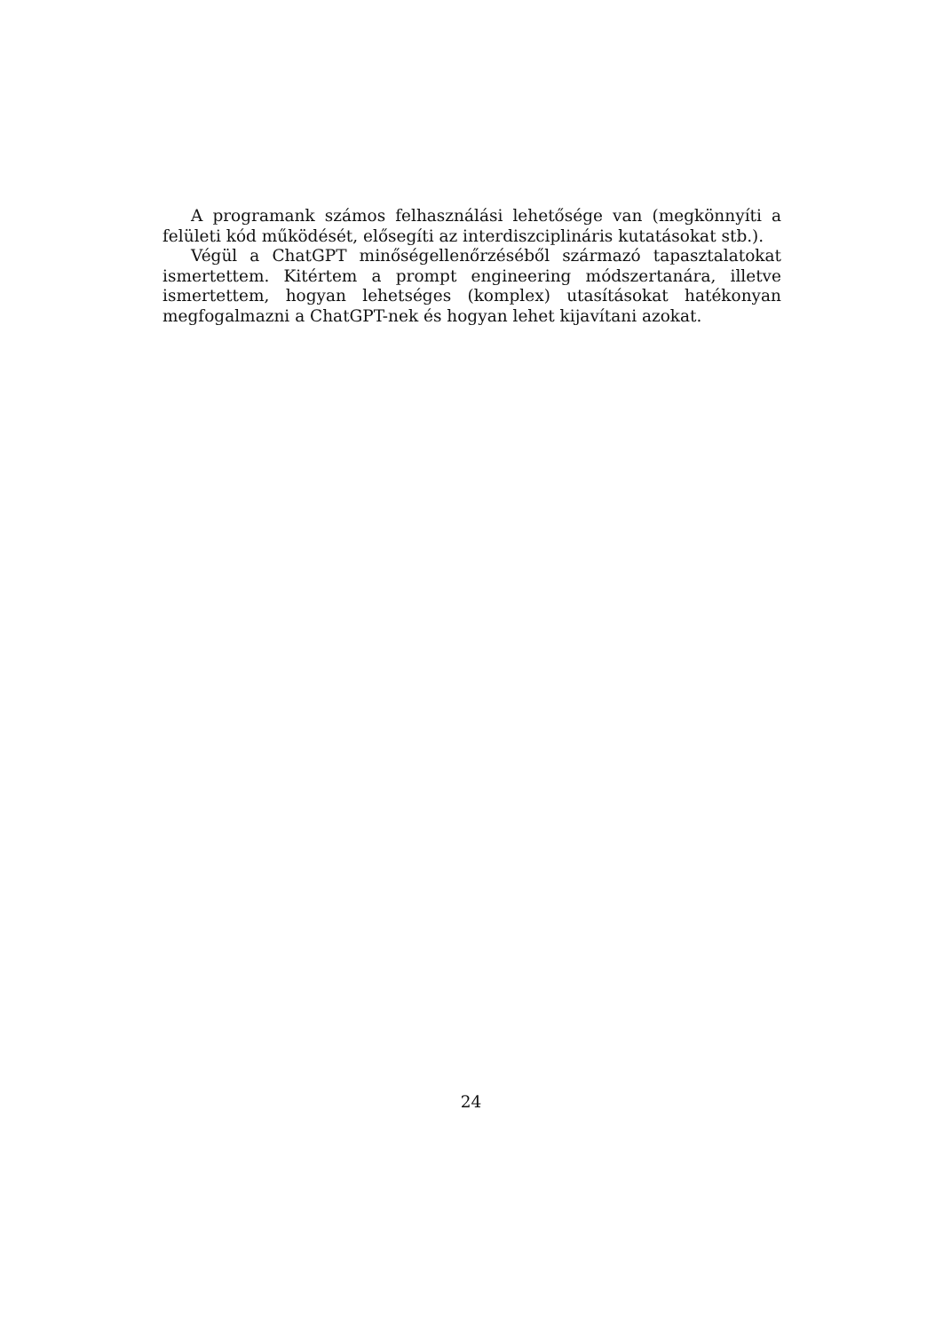A programank számos felhasználási lehetősége van (megkönnyíti a felületi kód működését, elősegíti az interdiszciplináris kutatásokat stb.).
Végül a ChatGPT minőségellenőrzéséből származó tapasztalatokat ismertettem. Kitértem a prompt engineering módszertanára, illetve ismertettem, hogyan lehetséges (komplex) utasításokat hatékonyan megfogalmazni a ChatGPT-nek és hogyan lehet kijavítani azokat.
24